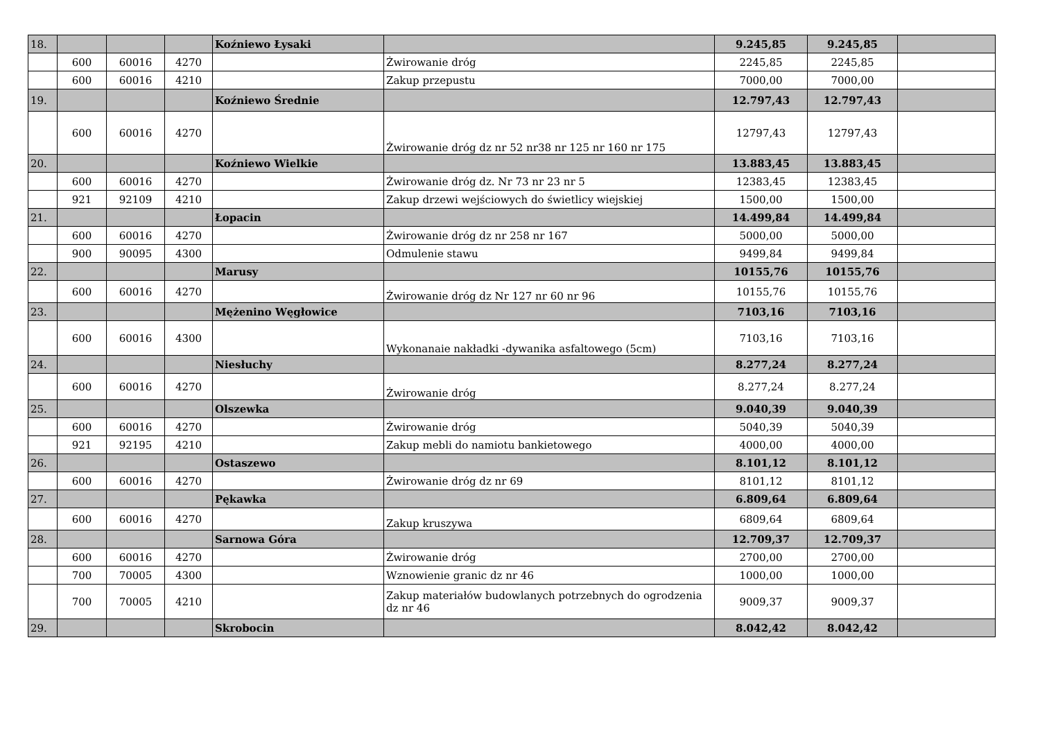| 18. | | | | Koźniewo Łysaki | | 9.245,85 | 9.245,85 | |
| | 600 | 60016 | 4270 | | Żwirowanie dróg | 2245,85 | 2245,85 | |
| | 600 | 60016 | 4210 | | Zakup przepustu | 7000,00 | 7000,00 | |
| 19. | | | | Koźniewo Średnie | | 12.797,43 | 12.797,43 | |
| | 600 | 60016 | 4270 | | Żwirowanie dróg dz nr 52 nr38 nr 125 nr 160 nr 175 | 12797,43 | 12797,43 | |
| 20. | | | | Koźniewo Wielkie | | 13.883,45 | 13.883,45 | |
| | 600 | 60016 | 4270 | | Żwirowanie dróg dz. Nr 73 nr 23 nr 5 | 12383,45 | 12383,45 | |
| | 921 | 92109 | 4210 | | Zakup drzewi wejściowych do świetlicy wiejskiej | 1500,00 | 1500,00 | |
| 21. | | | | Łopacin | | 14.499,84 | 14.499,84 | |
| | 600 | 60016 | 4270 | | Żwirowanie dróg dz nr 258 nr 167 | 5000,00 | 5000,00 | |
| | 900 | 90095 | 4300 | | Odmulenie stawu | 9499,84 | 9499,84 | |
| 22. | | | | Marusy | | 10155,76 | 10155,76 | |
| | 600 | 60016 | 4270 | | Żwirowanie dróg dz Nr 127 nr 60 nr 96 | 10155,76 | 10155,76 | |
| 23. | | | | Mężenino Węgłowice | | 7103,16 | 7103,16 | |
| | 600 | 60016 | 4300 | | Wykonanaie nakładki -dywanika asfaltowego (5cm) | 7103,16 | 7103,16 | |
| 24. | | | | Niesłuchy | | 8.277,24 | 8.277,24 | |
| | 600 | 60016 | 4270 | | Żwirowanie dróg | 8.277,24 | 8.277,24 | |
| 25. | | | | Olszewka | | 9.040,39 | 9.040,39 | |
| | 600 | 60016 | 4270 | | Żwirowanie dróg | 5040,39 | 5040,39 | |
| | 921 | 92195 | 4210 | | Zakup mebli do namiotu bankietowego | 4000,00 | 4000,00 | |
| 26. | | | | Ostaszewo | | 8.101,12 | 8.101,12 | |
| | 600 | 60016 | 4270 | | Żwirowanie dróg dz nr 69 | 8101,12 | 8101,12 | |
| 27. | | | | Pękawka | | 6.809,64 | 6.809,64 | |
| | 600 | 60016 | 4270 | | Zakup kruszywa | 6809,64 | 6809,64 | |
| 28. | | | | Sarnowa Góra | | 12.709,37 | 12.709,37 | |
| | 600 | 60016 | 4270 | | Żwirowanie dróg | 2700,00 | 2700,00 | |
| | 700 | 70005 | 4300 | | Wznowienie granic dz nr 46 | 1000,00 | 1000,00 | |
| | 700 | 70005 | 4210 | | Zakup materiałów budowlanych potrzebnych do ogrodzenia dz nr 46 | 9009,37 | 9009,37 | |
| 29. | | | | Skrobocin | | 8.042,42 | 8.042,42 | |